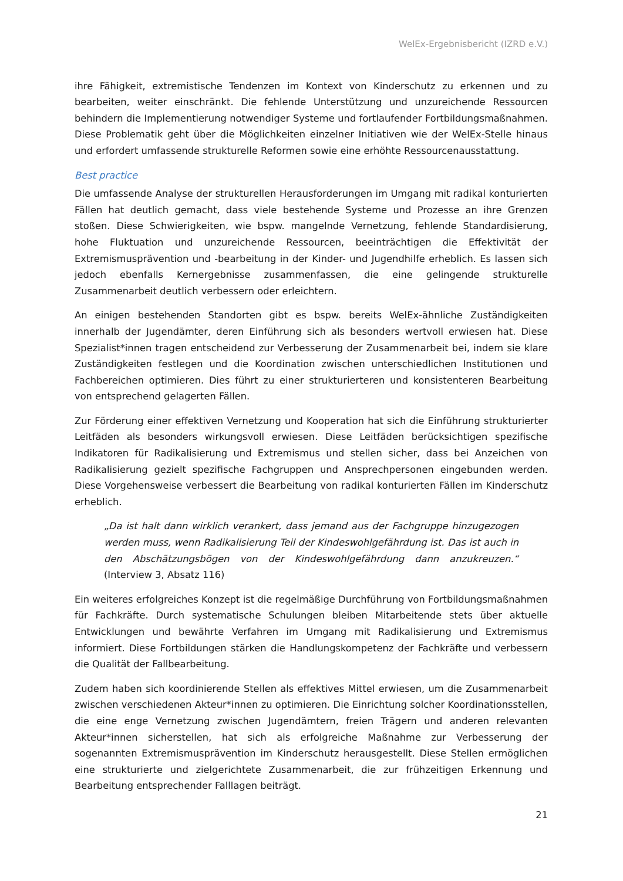WelEx-Ergebnisbericht (IZRD e.V.)
ihre Fähigkeit, extremistische Tendenzen im Kontext von Kinderschutz zu erkennen und zu bearbeiten, weiter einschränkt. Die fehlende Unterstützung und unzureichende Ressourcen behindern die Implementierung notwendiger Systeme und fortlaufender Fortbildungsmaßnahmen. Diese Problematik geht über die Möglichkeiten einzelner Initiativen wie der WelEx-Stelle hinaus und erfordert umfassende strukturelle Reformen sowie eine erhöhte Ressourcenausstattung.
Best practice
Die umfassende Analyse der strukturellen Herausforderungen im Umgang mit radikal konturierten Fällen hat deutlich gemacht, dass viele bestehende Systeme und Prozesse an ihre Grenzen stoßen. Diese Schwierigkeiten, wie bspw. mangelnde Vernetzung, fehlende Standardisierung, hohe Fluktuation und unzureichende Ressourcen, beeinträchtigen die Effektivität der Extremismusprävention und -bearbeitung in der Kinder- und Jugendhilfe erheblich. Es lassen sich jedoch ebenfalls Kernergebnisse zusammenfassen, die eine gelingende strukturelle Zusammenarbeit deutlich verbessern oder erleichtern.
An einigen bestehenden Standorten gibt es bspw. bereits WelEx-ähnliche Zuständigkeiten innerhalb der Jugendämter, deren Einführung sich als besonders wertvoll erwiesen hat. Diese Spezialist*innen tragen entscheidend zur Verbesserung der Zusammenarbeit bei, indem sie klare Zuständigkeiten festlegen und die Koordination zwischen unterschiedlichen Institutionen und Fachbereichen optimieren. Dies führt zu einer strukturierteren und konsistenteren Bearbeitung von entsprechend gelagerten Fällen.
Zur Förderung einer effektiven Vernetzung und Kooperation hat sich die Einführung strukturierter Leitfäden als besonders wirkungsvoll erwiesen. Diese Leitfäden berücksichtigen spezifische Indikatoren für Radikalisierung und Extremismus und stellen sicher, dass bei Anzeichen von Radikalisierung gezielt spezifische Fachgruppen und Ansprechpersonen eingebunden werden. Diese Vorgehensweise verbessert die Bearbeitung von radikal konturierten Fällen im Kinderschutz erheblich.
„Da ist halt dann wirklich verankert, dass jemand aus der Fachgruppe hinzugezogen werden muss, wenn Radikalisierung Teil der Kindeswohlgefährdung ist. Das ist auch in den Abschätzungsbögen von der Kindeswohlgefährdung dann anzukreuzen.“ (Interview 3, Absatz 116)
Ein weiteres erfolgreiches Konzept ist die regelmäßige Durchführung von Fortbildungsmaßnahmen für Fachkräfte. Durch systematische Schulungen bleiben Mitarbeitende stets über aktuelle Entwicklungen und bewährte Verfahren im Umgang mit Radikalisierung und Extremismus informiert. Diese Fortbildungen stärken die Handlungskompetenz der Fachkräfte und verbessern die Qualität der Fallbearbeitung.
Zudem haben sich koordinierende Stellen als effektives Mittel erwiesen, um die Zusammenarbeit zwischen verschiedenen Akteur*innen zu optimieren. Die Einrichtung solcher Koordinationsstellen, die eine enge Vernetzung zwischen Jugendämtern, freien Trägern und anderen relevanten Akteur*innen sicherstellen, hat sich als erfolgreiche Maßnahme zur Verbesserung der sogenannten Extremismusprävention im Kinderschutz herausgestellt. Diese Stellen ermöglichen eine strukturierte und zielgerichtete Zusammenarbeit, die zur frühzeitigen Erkennung und Bearbeitung entsprechender Falllagen beiträgt.
21